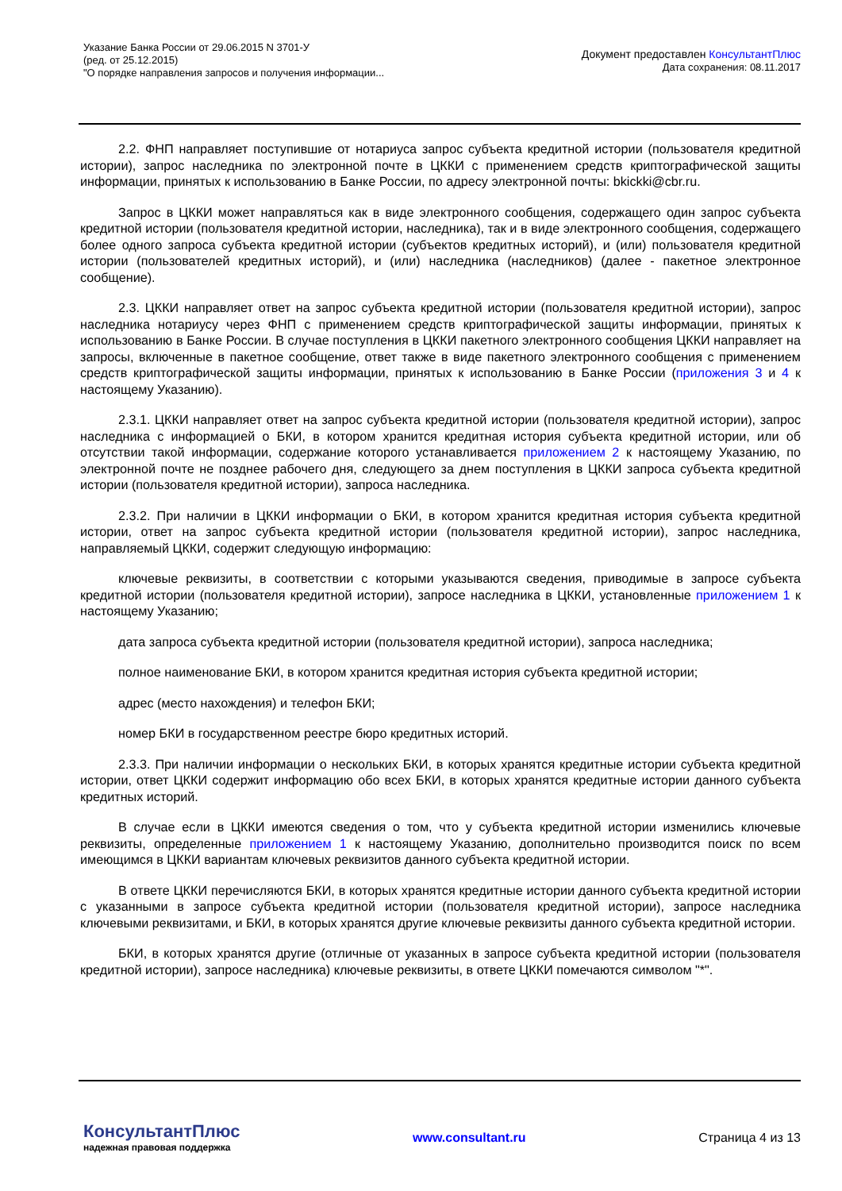Указание Банка России от 29.06.2015 N 3701-У
(ред. от 25.12.2015)
"О порядке направления запросов и получения информации...
Документ предоставлен КонсультантПлюс
Дата сохранения: 08.11.2017
2.2. ФНП направляет поступившие от нотариуса запрос субъекта кредитной истории (пользователя кредитной истории), запрос наследника по электронной почте в ЦККИ с применением средств криптографической защиты информации, принятых к использованию в Банке России, по адресу электронной почты: bkickki@cbr.ru.
Запрос в ЦККИ может направляться как в виде электронного сообщения, содержащего один запрос субъекта кредитной истории (пользователя кредитной истории, наследника), так и в виде электронного сообщения, содержащего более одного запроса субъекта кредитной истории (субъектов кредитных историй), и (или) пользователя кредитной истории (пользователей кредитных историй), и (или) наследника (наследников) (далее - пакетное электронное сообщение).
2.3. ЦККИ направляет ответ на запрос субъекта кредитной истории (пользователя кредитной истории), запрос наследника нотариусу через ФНП с применением средств криптографической защиты информации, принятых к использованию в Банке России. В случае поступления в ЦККИ пакетного электронного сообщения ЦККИ направляет на запросы, включенные в пакетное сообщение, ответ также в виде пакетного электронного сообщения с применением средств криптографической защиты информации, принятых к использованию в Банке России (приложения 3 и 4 к настоящему Указанию).
2.3.1. ЦККИ направляет ответ на запрос субъекта кредитной истории (пользователя кредитной истории), запрос наследника с информацией о БКИ, в котором хранится кредитная история субъекта кредитной истории, или об отсутствии такой информации, содержание которого устанавливается приложением 2 к настоящему Указанию, по электронной почте не позднее рабочего дня, следующего за днем поступления в ЦККИ запроса субъекта кредитной истории (пользователя кредитной истории), запроса наследника.
2.3.2. При наличии в ЦККИ информации о БКИ, в котором хранится кредитная история субъекта кредитной истории, ответ на запрос субъекта кредитной истории (пользователя кредитной истории), запрос наследника, направляемый ЦККИ, содержит следующую информацию:
ключевые реквизиты, в соответствии с которыми указываются сведения, приводимые в запросе субъекта кредитной истории (пользователя кредитной истории), запросе наследника в ЦККИ, установленные приложением 1 к настоящему Указанию;
дата запроса субъекта кредитной истории (пользователя кредитной истории), запроса наследника;
полное наименование БКИ, в котором хранится кредитная история субъекта кредитной истории;
адрес (место нахождения) и телефон БКИ;
номер БКИ в государственном реестре бюро кредитных историй.
2.3.3. При наличии информации о нескольких БКИ, в которых хранятся кредитные истории субъекта кредитной истории, ответ ЦККИ содержит информацию обо всех БКИ, в которых хранятся кредитные истории данного субъекта кредитных историй.
В случае если в ЦККИ имеются сведения о том, что у субъекта кредитной истории изменились ключевые реквизиты, определенные приложением 1 к настоящему Указанию, дополнительно производится поиск по всем имеющимся в ЦККИ вариантам ключевых реквизитов данного субъекта кредитной истории.
В ответе ЦККИ перечисляются БКИ, в которых хранятся кредитные истории данного субъекта кредитной истории с указанными в запросе субъекта кредитной истории (пользователя кредитной истории), запросе наследника ключевыми реквизитами, и БКИ, в которых хранятся другие ключевые реквизиты данного субъекта кредитной истории.
БКИ, в которых хранятся другие (отличные от указанных в запросе субъекта кредитной истории (пользователя кредитной истории), запросе наследника) ключевые реквизиты, в ответе ЦККИ помечаются символом "*".
КонсультантПлюс
надежная правовая поддержка
www.consultant.ru Страница 4 из 13